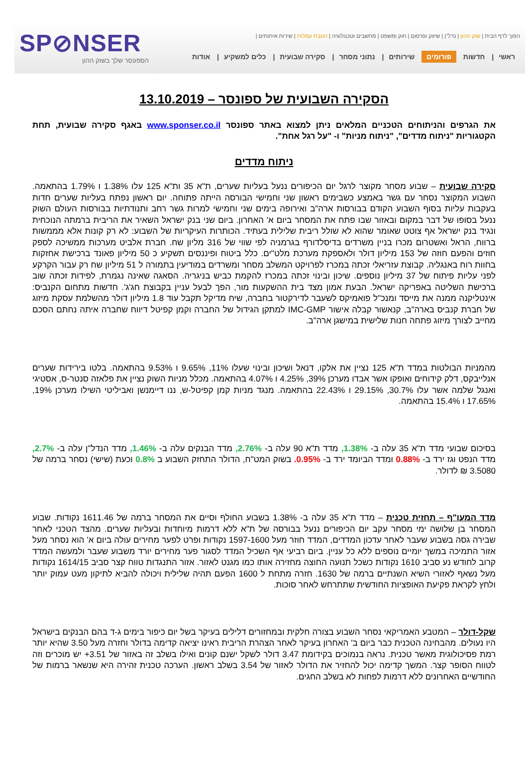SP⊘NSER
הספונסר שלך בשוק ההון
הפוך לדף הבית | שוק ההון | נדל"ן | שיווק ופרסום | חוק ומשפט | מחשבים וטכנולוגיה | הטבת עמלות | שירות איתותים |
ראשי | חדשות פורומים שירותים | נתוני מסחר | סקירה שבועית | כלים למשקיע | אודות
הסקירה השבועית של ספונסר – 13.10.2019
את הגרפים והניתוחים הטכניים המלאים ניתן למצוא באתר ספונסר www.sponser.co.il באגף סקירה שבועית, תחת הקטגוריות "ניתוח מדדים", "ניתוח מניות" ו- "על רגל אחת".
ניתוח מדדים
סקירה שבועית – שבוע מסחר מקוצר לרגל יום הכיפורים ננעל בעליות שערים, ת"א 35 ות"א 125 עלו 1.38% ו 1.79% בהתאמה. השבוע המקוצר נסחר עם גשר באמצע כשבימים ראשון שני וחמישי הבורסה הייתה פתוחה. יום ראשון נפתח בעליות שערים חדות בעקבות עליות בסוף השבוע הקודם בבורסות ארה"ב ואירופה בימים שני וחמישי למרות גשר רחב ותנודתיות בבורסות העולם השוק ננעל בסופו של דבר במקום ובאזור שבו פתח את המסחר ביום א' האחרון. ביום שני בנק ישראל השאיר את הריבית ברמתה הנוכחית ונגיד בנק ישראל אף צוטט שאומר שהוא לא שולל ריבית שלילית בעתיד. הכותרות העיקריות של השבוע: לא רק קונות אלא מממשות ברווח, הראל ואשטרום מכרו בניין משרדים בדיסלדורף בגרמניה לפי שווי של 316 מליון שח. חברת אלביט מערכות ממשיכה לספק חוזים והפעם חוזה של 153 מיליון דולר ולאספקת מערכת מלט"ים. כלל ביטוח ופיננסים תשקיע כ 50 מיליון פאונד ברכישת אחזקות בחוות רוח באנגליה. קבוצת עזריאלי זכתה במכרז לפרויקט המשלב מסחר ומשרדים במודיעין בתמורה ל 51 מיליון שח רק עבור הקרקע לפני עליות פיתוח של 37 מיליון נוספים. שיכון ובינוי זכתה במכרז להקמת כביש בניגריה. הסאגה שאינה נגמרת, לפידות זכתה שוב ברכישת השליטה באפריקה ישראל. הבעת אמון מצד בית ההשקעות מור, הפך לבעל עניין בקבוצת חג'ג'. חדשות מתחום הקנביס: אינטליקנה ממנה את מייסד ומנכ"ל פואמיקס לשעבר לדירקטור בחברה, שיח מדיקל תקבל עוד 1.8 מיליון דולר מהשלמת עסקת מיזוג של חברת קנביס בארה"ב, קנאשור קבלה אישור IMC-GMP למתקן הגידול של החברה וקמן קפיטל דיווח שחברה איתה נחתם הסכם מחייב לצורך מיזוג פתחה חנות שלישית במישגן ארה"ב.
מהמניות הבולטות במדד ת"א 125 נציין את אלקו, דנאל ושיכון ובינוי שעלו 11%, 9.65% ו 9.53% בהתאמה. בלטו בירידות שערים אנלייבקס, דלק קידוחים ואופקו אשר אבדו מערכן 39%, 4.25% ו 4.07% בהתאמה. מכלל מניות השוק נציין את פלאזה סנטר-ס, אסטיגי ואנגל שלמה אשר עלו 30.7%, 29.15% ו 22.43% בהתאמה. מנגד מניות קמן קפיטל-ש, ננו דיימנשן ואביליטי השילו מערכן 19%, 17.65% ו 15.4% בהתאמה.
בסיכום שבועי מדד ת"א 35 עלה ב- 1.38%, מדד ת"א 90 עלה ב- 2.76%, מדד הבנקים עלה ב- 1.46%, מדד הנדל"ן עלה ב- 2.7%, מדד הנפט וגז ירד ב- 0.88% ומדד הביומד ירד ב- 0.95%. בשוק המט"ח, הדולר התחזק השבוע ב 0.8% וכעת (שישי) נסחר ברמה של 3.5080 ₪ לדולר.
מדד המעו"ף – תחזית טכנית – מדד ת"א 35 עלה ב- 1.38% בשבוע החולף וסיים את המסחר ברמה של 1611.46 נקודות. שבוע המסחר בן שלושה ימי מסחר עקב יום הכיפורים ננעל בבורסה של ת"א ללא דרמות מיוחדות ובעליות שערים. מהצד הטכני לאחר שבירה גסה בשבוע שעבר לאחר עדכון המדדים, המדד חוזר מעל 1597-1600 נקודות ופרט לפער מחירים עולה ביום א' הוא נסחר מעל אזור התמיכה במשך יומיים נוספים ללא כל עניין. ביום רביעי אף השכיל המדד לסגור פער מחירים יורד משבוע שעבר ולמעשה המדד קרוב לחודש נע סביב 1610 נקודות כשכל תנועה החוצה מחזירה אותו כמו מגנט לאזור. אזור התנגדות טווח קצר סביב 1614/15 נקודות מעל נשאף לאזורי השיא השנתיים ברמה של 1630. חזרה מתחת ל 1600 הפעם תהיה שלילית ויכולה להביא לתיקון מעט עמוק יותר ולחץ לקראת פקיעת האופציות החודשית שתתרחש לאחר סוכות.
שקל-דולר – המטבע האמריקאי נסחר השבוע בצורה חלקית ובמחזורים דלילים בעיקר בשל יום כיפור בימים ג-ד בהם הבנקים בישראל היו נעולים. מהבחינה הטכנית כבר ביום ב' האחרון בעיקר לאחר הצהרת הריבית ראינו יציאה קדימה בדולר וחזרה מעל 3.50 שהיא יותר רמת פסיכולוגית מאשר טכנית. נראה בנמוכים בקידומת 3.47 דולר לשקל ישנם קונים ואילו בשלב זה באזור של 3.51+ יש מוכרים וזה לטווח הסופר קצר. המשך קדימה יכול להחזיר את הדולר לאזור של 3.54 בשלב ראשון. הערכה טכנית זהירה היא שנשאר ברמות של החודשיים האחרונים ללא דרמות לפחות לא בשלב החגים.